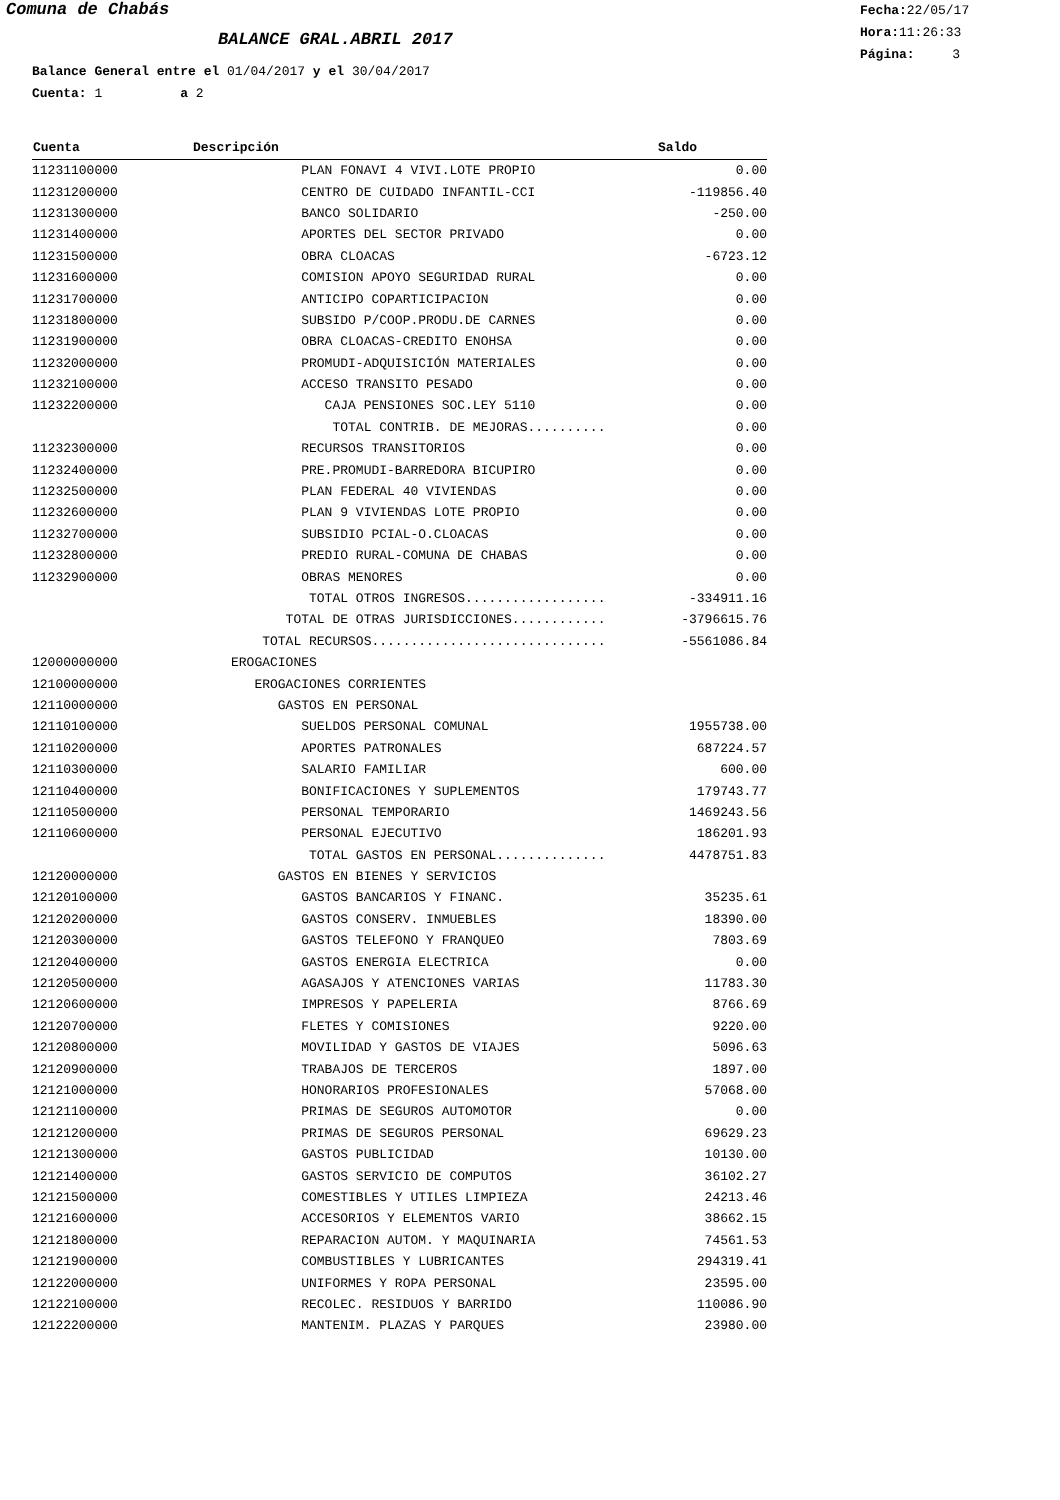Comuna de Chabás
BALANCE GRAL.ABRIL 2017
Fecha: 22/05/17
Hora: 11:26:33
Página: 3
Balance General entre el 01/04/2017 y el 30/04/2017
Cuenta: 1 a 2
| Cuenta | Descripción | Saldo |
| --- | --- | --- |
| 11231100000 | PLAN FONAVI 4 VIVI.LOTE PROPIO | 0.00 |
| 11231200000 | CENTRO DE CUIDADO INFANTIL-CCI | -119856.40 |
| 11231300000 | BANCO SOLIDARIO | -250.00 |
| 11231400000 | APORTES DEL SECTOR PRIVADO | 0.00 |
| 11231500000 | OBRA CLOACAS | -6723.12 |
| 11231600000 | COMISION APOYO SEGURIDAD RURAL | 0.00 |
| 11231700000 | ANTICIPO COPARTICIPACION | 0.00 |
| 11231800000 | SUBSIDO P/COOP.PRODU.DE CARNES | 0.00 |
| 11231900000 | OBRA CLOACAS-CREDITO ENOHSA | 0.00 |
| 11232000000 | PROMUDI-ADQUISICIÓN MATERIALES | 0.00 |
| 11232100000 | ACCESO TRANSITO PESADO | 0.00 |
| 11232200000 | CAJA PENSIONES SOC.LEY 5110 | 0.00 |
| | TOTAL CONTRIB. DE MEJORAS.......... | 0.00 |
| 11232300000 | RECURSOS TRANSITORIOS | 0.00 |
| 11232400000 | PRE.PROMUDI-BARREDORA BICUPIRO | 0.00 |
| 11232500000 | PLAN FEDERAL 40 VIVIENDAS | 0.00 |
| 11232600000 | PLAN 9 VIVIENDAS LOTE PROPIO | 0.00 |
| 11232700000 | SUBSIDIO PCIAL-O.CLOACAS | 0.00 |
| 11232800000 | PREDIO RURAL-COMUNA DE CHABAS | 0.00 |
| 11232900000 | OBRAS MENORES | 0.00 |
| | TOTAL OTROS INGRESOS.................. | -334911.16 |
| | TOTAL DE OTRAS JURISDICCIONES............ | -3796615.76 |
| | TOTAL RECURSOS.............................. | -5561086.84 |
| 12000000000 | EROGACIONES | |
| 12100000000 | EROGACIONES CORRIENTES | |
| 12110000000 | GASTOS EN PERSONAL | |
| 12110100000 | SUELDOS PERSONAL COMUNAL | 1955738.00 |
| 12110200000 | APORTES PATRONALES | 687224.57 |
| 12110300000 | SALARIO FAMILIAR | 600.00 |
| 12110400000 | BONIFICACIONES Y SUPLEMENTOS | 179743.77 |
| 12110500000 | PERSONAL TEMPORARIO | 1469243.56 |
| 12110600000 | PERSONAL EJECUTIVO | 186201.93 |
| | TOTAL GASTOS EN PERSONAL.............. | 4478751.83 |
| 12120000000 | GASTOS EN BIENES Y SERVICIOS | |
| 12120100000 | GASTOS BANCARIOS Y FINANC. | 35235.61 |
| 12120200000 | GASTOS CONSERV. INMUEBLES | 18390.00 |
| 12120300000 | GASTOS TELEFONO Y FRANQUEO | 7803.69 |
| 12120400000 | GASTOS ENERGIA ELECTRICA | 0.00 |
| 12120500000 | AGASAJOS Y ATENCIONES VARIAS | 11783.30 |
| 12120600000 | IMPRESOS Y PAPELERIA | 8766.69 |
| 12120700000 | FLETES Y COMISIONES | 9220.00 |
| 12120800000 | MOVILIDAD Y GASTOS DE VIAJES | 5096.63 |
| 12120900000 | TRABAJOS DE TERCEROS | 1897.00 |
| 12121000000 | HONORARIOS PROFESIONALES | 57068.00 |
| 12121100000 | PRIMAS DE SEGUROS AUTOMOTOR | 0.00 |
| 12121200000 | PRIMAS DE SEGUROS PERSONAL | 69629.23 |
| 12121300000 | GASTOS PUBLICIDAD | 10130.00 |
| 12121400000 | GASTOS SERVICIO DE COMPUTOS | 36102.27 |
| 12121500000 | COMESTIBLES Y UTILES LIMPIEZA | 24213.46 |
| 12121600000 | ACCESORIOS Y ELEMENTOS VARIO | 38662.15 |
| 12121800000 | REPARACION AUTOM. Y MAQUINARIA | 74561.53 |
| 12121900000 | COMBUSTIBLES Y LUBRICANTES | 294319.41 |
| 12122000000 | UNIFORMES Y ROPA PERSONAL | 23595.00 |
| 12122100000 | RECOLEC. RESIDUOS Y BARRIDO | 110086.90 |
| 12122200000 | MANTENIM. PLAZAS Y PARQUES | 23980.00 |